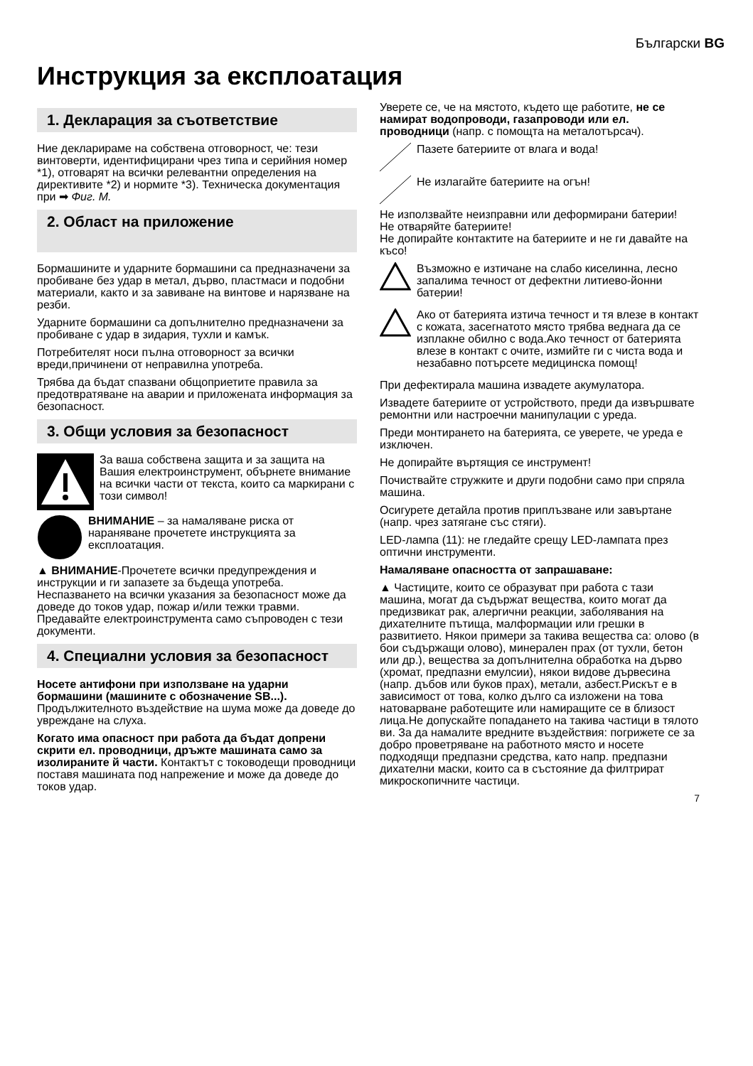Български BG
Инструкция за експлоатация
1. Декларация за съответствие
Ние декларираме на собствена отговорност, че: тези винтоверти, идентифицирани чрез типа и серийния номер *1), отговарят на всички релевантни определения на директивите *2) и нормите *3). Техническа документация при ➡ Фиг. М.
2. Област на приложение
Бормашините и ударните бормашини са предназначени за пробиване без удар в метал, дърво, пластмаси и подобни материали, както и за завиване на винтове и нарязване на резби.
Ударните бормашини са допълнително предназначени за пробиване с удар в зидария, тухли и камък.
Потребителят носи пълна отговорност за всички вреди,причинени от неправилна употреба.
Трябва да бъдат спазвани общоприетите правила за предотвратяване на аварии и приложената информация за безопасност.
3. Общи условия за безопасност
За ваша собствена защита и за защита на Вашия електроинструмент, обърнете внимание на всички части от текста, които са маркирани с този символ!
ВНИМАНИЕ – за намаляване риска от нараняване прочетете инструкцията за експлоатация.
▲ ВНИМАНИЕ-Прочетете всички предупреждения и инструкции и ги запазете за бъдеща употреба. Неспазването на всички указания за безопасност може да доведе до токов удар, пожар и/или тежки травми. Предавайте електроинструмента само съпроводен с тези документи.
4. Специални условия за безопасност
Носете антифони при използване на ударни бормашини (машините с обозначение SB...). Продължителното въздействие на шума може да доведе до увреждане на слуха.
Когато има опасност при работа да бъдат допрени скрити ел. проводници, дръжте машината само за изолираните й части. Контактът с тоководещи проводници поставя машината под напрежение и може да доведе до токов удар.
Уверете се, че на мястото, където ще работите, не се намират водопроводи, газапроводи или ел. проводници (напр. с помощта на металотърсач).
Пазете батериите от влага и вода!
Не излагайте батериите на огън!
Не използвайте неизправни или деформирани батерии!
Не отваряйте батериите!
Не допирайте контактите на батериите и не ги давайте на късо!
Възможно е изтичане на слабо киселинна, лесно запалима течност от дефектни литиево-йонни батерии!
Ако от батерията изтича течност и тя влезе в контакт с кожата, засегнатото място трябва веднага да се изплакне обилно с вода.Ако течност от батерията влезе в контакт с очите, измийте ги с чиста вода и незабавно потърсете медицинска помощ!
При дефектирала машина извадете акумулатора.
Извадете батериите от устройството, преди да извършвате ремонтни или настроечни манипулации с уреда.
Преди монтирането на батерията, се уверете, че уреда е изключен.
Не допирайте въртящия се инструмент!
Почиствайте стружките и други подобни само при спряла машина.
Осигурете детайла против приплъзване или завъртане (напр. чрез затягане със стяги).
LED-лампа (11): не гледайте срещу LED-лампата през оптични инструменти.
Намаляване опасността от запрашаване:
▲ Частиците, които се образуват при работа с тази машина, могат да съдържат вещества, които могат да предизвикат рак, алергични реакции, заболявания на дихателните пътища, малформации или грешки в развитието. Някои примери за такива вещества са: олово (в бои съдържащи олово), минерален прах (от тухли, бетон или др.), вещества за допълнителна обработка на дърво (хромат, предпазни емулсии), някои видове дървесина (напр. дъбов или буков прах), метали, азбест.Рискът е в зависимост от това, колко дълго са изложени на това натоварване работещите или намиращите се в близост лица.Не допускайте попадането на такива частици в тялото ви. За да намалите вредните въздействия: погрижете се за добро проветряване на работното място и носете подходящи предпазни средства, като напр. предпазни дихателни маски, които са в състояние да филтрират микроскопичните частици.
7